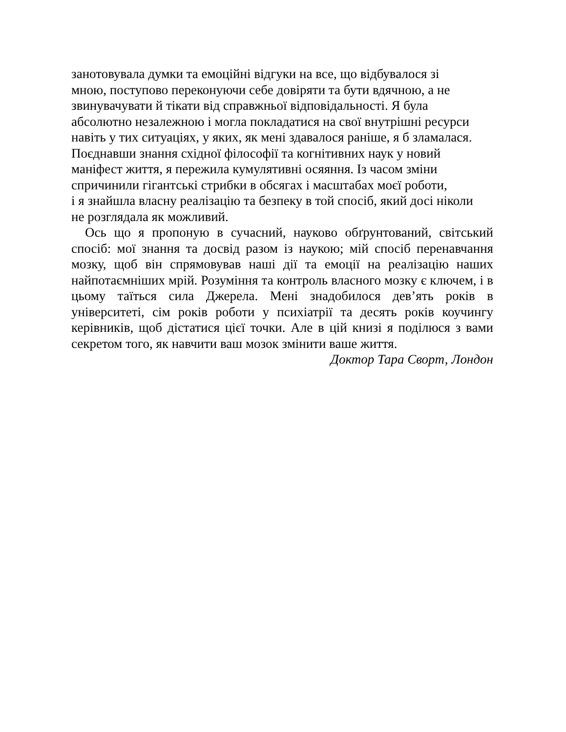занотовувала думки та емоційні відгуки на все, що відбувалося зі
мною, поступово переконуючи себе довіряти та бути вдячною, а не
звинувачувати й тікати від справжньої відповідальності. Я була
абсолютно незалежною і могла покладатися на свої внутрішні ресурси
навіть у тих ситуаціях, у яких, як мені здавалося раніше, я б зламалася.
Поєднавши знання східної філософії та когнітивних наук у новий
маніфест життя, я пережила кумулятивні осяяння. Із часом зміни
спричинили гігантські стрибки в обсягах і масштабах моєї роботи,
і я знайшла власну реалізацію та безпеку в той спосіб, який досі ніколи
не розглядала як можливий.
Ось що я пропоную в сучасний, науково обґрунтований, світський спосіб: мої знання та досвід разом із наукою; мій спосіб перенавчання мозку, щоб він спрямовував наші дії та емоції на реалізацію наших найпотаємніших мрій. Розуміння та контроль власного мозку є ключем, і в цьому таїться сила Джерела. Мені знадобилося дев’ять років в університеті, сім років роботи у психіатрії та десять років коучингу керівників, щоб дістатися цієї точки. Але в цій книзі я поділюся з вами секретом того, як навчити ваш мозок змінити ваше життя.
Доктор Тара Своpт, Лондон